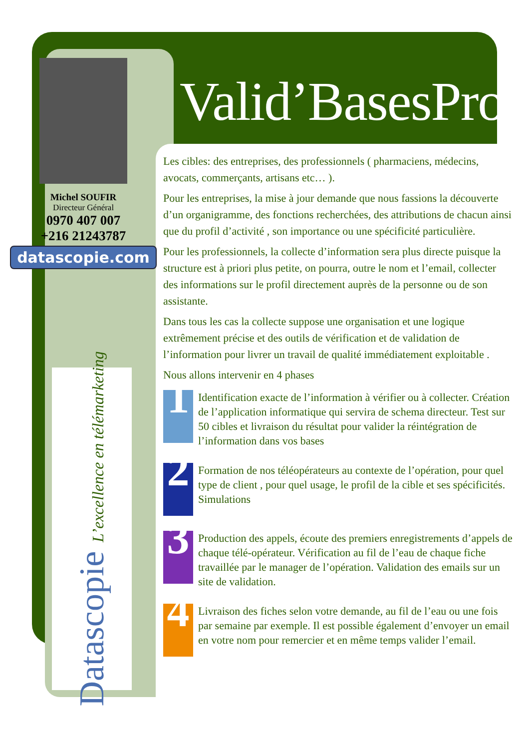Michel SOUFIR
Directeur Général
0970 407 007
+216 21243787
datascopie.com
Datascopie L’excellence en télémarketing
Valid’BasesPro
Les cibles: des entreprises, des professionnels ( pharmaciens, médecins, avocats, commerçants, artisans etc… ).
Pour les entreprises, la mise à jour demande que nous fassions la découverte d’un organigramme, des fonctions recherchées, des attributions de chacun ainsi que du profil d’activité , son importance ou une spécificité particulière.
Pour les professionnels, la collecte d’information sera plus directe puisque la structure est à priori plus petite, on pourra, outre le nom et l’email, collecter des informations sur le profil directement auprès de la personne ou de son assistante.
Dans tous les cas la collecte suppose une organisation et une logique extrêmement précise et des outils de vérification et de validation de l’information pour livrer un travail de qualité immédiatement exploitable .
Nous allons intervenir en 4 phases
1
Identification exacte de l’information à vérifier ou à collecter. Création de l’application informatique qui servira de schema directeur. Test sur 50 cibles et livraison du résultat pour valider la réintégration de l’information dans vos bases
2
Formation de nos téléopérateurs au contexte de l’opération, pour quel type de client , pour quel usage, le profil de la cible et ses spécificités. Simulations
3
Production des appels, écoute des premiers enregistrements d’appels de chaque télé-opérateur. Vérification au fil de l’eau de chaque fiche travaillée par le manager de l’opération. Validation des emails sur un site de validation.
4
Livraison des fiches selon votre demande, au fil de l’eau ou une fois par semaine par exemple. Il est possible également d’envoyer un email en votre nom pour remercier et en même temps valider l’email.